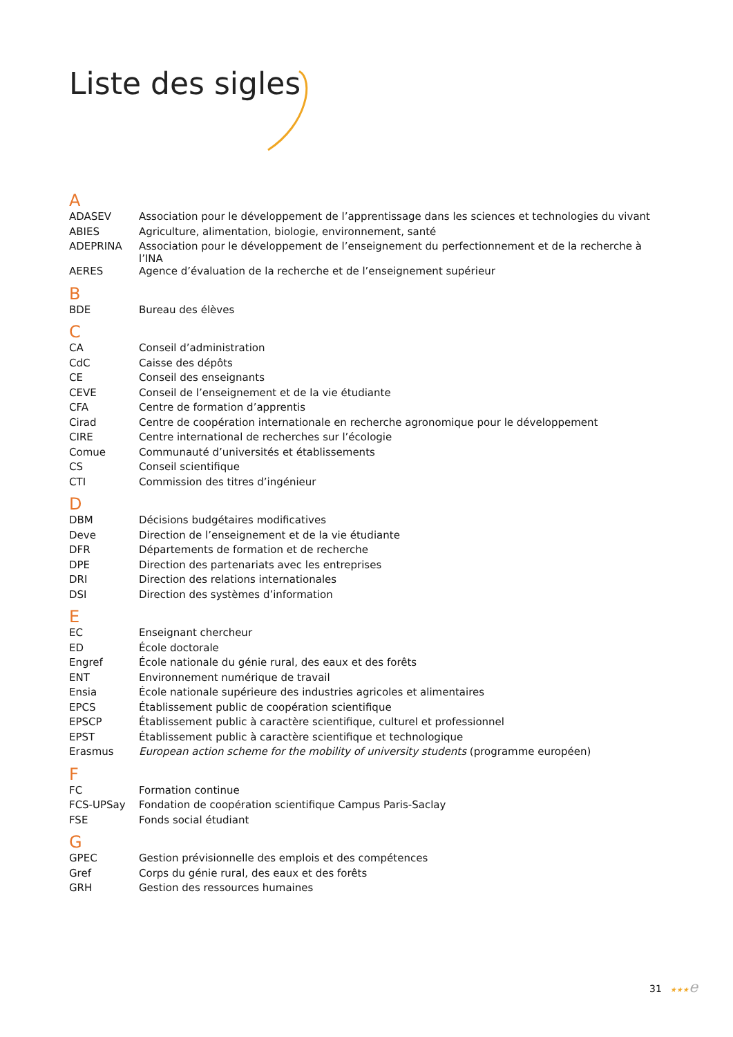Liste des sigles
| A | |
| ADASEV | Association pour le développement de l’apprentissage dans les sciences et technologies du vivant |
| ABIES | Agriculture, alimentation, biologie, environnement, santé |
| ADEPRINA | Association pour le développement de l’enseignement du perfectionnement et de la recherche à l’INA |
| AERES | Agence d’évaluation de la recherche et de l’enseignement supérieur |
| B | |
| BDE | Bureau des élèves |
| C | |
| CA | Conseil d’administration |
| CdC | Caisse des dépôts |
| CE | Conseil des enseignants |
| CEVE | Conseil de l’enseignement et de la vie étudiante |
| CFA | Centre de formation d’apprentis |
| Cirad | Centre de coopération internationale en recherche agronomique pour le développement |
| CIRE | Centre international de recherches sur l’écologie |
| Comue | Communauté d’universités et établissements |
| CS | Conseil scientifique |
| CTI | Commission des titres d’ingénieur |
| D | |
| DBM | Décisions budgétaires modificatives |
| Deve | Direction de l’enseignement et de la vie étudiante |
| DFR | Départements de formation et de recherche |
| DPE | Direction des partenariats avec les entreprises |
| DRI | Direction des relations internationales |
| DSI | Direction des systèmes d’information |
| E | |
| EC | Enseignant chercheur |
| ED | École doctorale |
| Engref | École nationale du génie rural, des eaux et des forêts |
| ENT | Environnement numérique de travail |
| Ensia | École nationale supérieure des industries agricoles et alimentaires |
| EPCS | Établissement public de coopération scientifique |
| EPSCP | Établissement public à caractère scientifique, culturel et professionnel |
| EPST | Établissement public à caractère scientifique et technologique |
| Erasmus | European action scheme for the mobility of university students (programme européen) |
| F | |
| FC | Formation continue |
| FCS-UPSay | Fondation de coopération scientifique Campus Paris-Saclay |
| FSE | Fonds social étudiant |
| G | |
| GPEC | Gestion prévisionnelle des emplois et des compétences |
| Gref | Corps du génie rural, des eaux et des forêts |
| GRH | Gestion des ressources humaines |
31 ★★★e